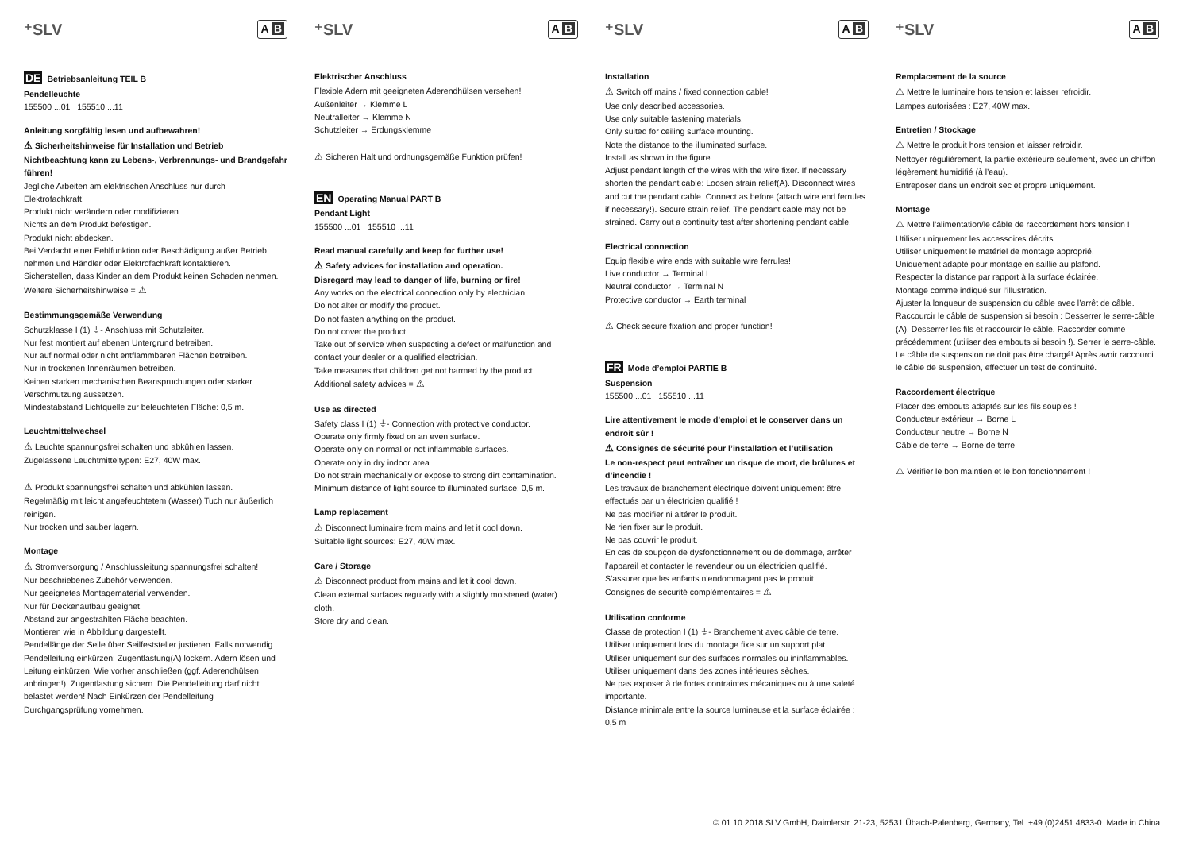⁺SLV A B
DE Betriebsanleitung TEIL B
Pendelleuchte
155500 ...01 155510 ...11
Anleitung sorgfältig lesen und aufbewahren!
⚠ Sicherheitshinweise für Installation und Betrieb
Nichtbeachtung kann zu Lebens-, Verbrennungs- und Brandgefahr führen!
Jegliche Arbeiten am elektrischen Anschluss nur durch Elektrofachkraft!
Produkt nicht verändern oder modifizieren.
Nichts an dem Produkt befestigen.
Produkt nicht abdecken.
Bei Verdacht einer Fehlfunktion oder Beschädigung außer Betrieb nehmen und Händler oder Elektrofachkraft kontaktieren.
Sicherstellen, dass Kinder an dem Produkt keinen Schaden nehmen.
Weitere Sicherheitshinweise = ⚠
Bestimmungsgemäße Verwendung
Schutzklasse I (1) ⏚- Anschluss mit Schutzleiter.
Nur fest montiert auf ebenen Untergrund betreiben.
Nur auf normal oder nicht entflammbaren Flächen betreiben.
Nur in trockenen Innenräumen betreiben.
Keinen starken mechanischen Beanspruchungen oder starker Verschmutzung aussetzen.
Mindestabstand Lichtquelle zur beleuchteten Fläche: 0,5 m.
Leuchtmittelwechsel
⚠ Leuchte spannungsfrei schalten und abkühlen lassen.
Zugelassene Leuchtmitteltypen: E27, 40W max.
⚠ Produkt spannungsfrei schalten und abkühlen lassen.
Regelmäßig mit leicht angefeuchtetem (Wasser) Tuch nur äußerlich reinigen.
Nur trocken und sauber lagern.
Montage
⚠ Stromversorgung / Anschlussleitung spannungsfrei schalten!
Nur beschriebenes Zubehör verwenden.
Nur geeignetes Montagematerial verwenden.
Nur für Deckenaufbau geeignet.
Abstand zur angestrahlten Fläche beachten.
Montieren wie in Abbildung dargestellt.
Pendellänge der Seile über Seilfeststeller justieren. Falls notwendig Pendelleitung einkürzen: Zugentlastung(A) lockern. Adern lösen und Leitung einkürzen. Wie vorher anschließen (ggf. Aderendhülsen anbringen!). Zugentlastung sichern. Die Pendelleitung darf nicht belastet werden! Nach Einkürzen der Pendelleitung Durchgangsprüfung vornehmen.
⁺SLV A B
Elektrischer Anschluss
Flexible Adern mit geeigneten Aderendhülsen versehen!
Außenleiter → Klemme L
Neutralleiter → Klemme N
Schutzleiter → Erdungsklemme
⚠ Sicheren Halt und ordnungsgemäße Funktion prüfen!
EN Operating Manual PART B
Pendant Light
155500 ...01 155510 ...11
Read manual carefully and keep for further use!
⚠ Safety advices for installation and operation.
Disregard may lead to danger of life, burning or fire!
Any works on the electrical connection only by electrician.
Do not alter or modify the product.
Do not fasten anything on the product.
Do not cover the product.
Take out of service when suspecting a defect or malfunction and contact your dealer or a qualified electrician.
Take measures that children get not harmed by the product.
Additional safety advices = ⚠
Use as directed
Safety class I (1) ⏚- Connection with protective conductor.
Operate only firmly fixed on an even surface.
Operate only on normal or not inflammable surfaces.
Operate only in dry indoor area.
Do not strain mechanically or expose to strong dirt contamination.
Minimum distance of light source to illuminated surface: 0,5 m.
Lamp replacement
⚠ Disconnect luminaire from mains and let it cool down.
Suitable light sources: E27, 40W max.
Care / Storage
⚠ Disconnect product from mains and let it cool down.
Clean external surfaces regularly with a slightly moistened (water) cloth.
Store dry and clean.
⁺SLV A B
Installation
⚠ Switch off mains / fixed connection cable!
Use only described accessories.
Use only suitable fastening materials.
Only suited for ceiling surface mounting.
Note the distance to the illuminated surface.
Install as shown in the figure.
Adjust pendant length of the wires with the wire fixer. If necessary shorten the pendant cable: Loosen strain relief(A). Disconnect wires and cut the pendant cable. Connect as before (attach wire end ferrules if necessary!). Secure strain relief. The pendant cable may not be strained. Carry out a continuity test after shortening pendant cable.
Electrical connection
Equip flexible wire ends with suitable wire ferrules!
Live conductor → Terminal L
Neutral conductor → Terminal N
Protective conductor → Earth terminal
⚠ Check secure fixation and proper function!
FR Mode d’emploi PARTIE B
Suspension
155500 ...01 155510 ...11
Lire attentivement le mode d’emploi et le conserver dans un endroit sûr !
⚠ Consignes de sécurité pour l’installation et l’utilisation
Le non-respect peut entraîner un risque de mort, de brûlures et d’incendie !
Les travaux de branchement électrique doivent uniquement être effectués par un électricien qualifié !
Ne pas modifier ni altérer le produit.
Ne rien fixer sur le produit.
Ne pas couvrir le produit.
En cas de soupçon de dysfonctionnement ou de dommage, arrêter l’appareil et contacter le revendeur ou un électricien qualifié.
S’assurer que les enfants n’endommagent pas le produit.
Consignes de sécurité complémentaires = ⚠
Utilisation conforme
Classe de protection I (1) ⏚- Branchement avec câble de terre.
Utiliser uniquement lors du montage fixe sur un support plat.
Utiliser uniquement sur des surfaces normales ou ininflammables.
Utiliser uniquement dans des zones intérieures sèches.
Ne pas exposer à de fortes contraintes mécaniques ou à une saleté importante.
Distance minimale entre la source lumineuse et la surface éclairée : 0,5 m
⁺SLV A B
Remplacement de la source
⚠ Mettre le luminaire hors tension et laisser refroidir.
Lampes autorisées : E27, 40W max.
Entretien / Stockage
⚠ Mettre le produit hors tension et laisser refroidir.
Nettoyer régulièrement, la partie extérieure seulement, avec un chiffon légèrement humidifié (à l’eau).
Entreposer dans un endroit sec et propre uniquement.
Montage
⚠ Mettre l’alimentation/le câble de raccordement hors tension !
Utiliser uniquement les accessoires décrits.
Utiliser uniquement le matériel de montage approprié.
Uniquement adapté pour montage en saillie au plafond.
Respecter la distance par rapport à la surface éclairée.
Montage comme indiqué sur l’illustration.
Ajuster la longueur de suspension du câble avec l’arrêt de câble.
Raccourcir le câble de suspension si besoin : Desserrer le serre-câble (A). Desserrer les fils et raccourcir le câble. Raccorder comme précédemment (utiliser des embouts si besoin !). Serrer le serre-câble. Le câble de suspension ne doit pas être chargé! Après avoir raccourci le câble de suspension, effectuer un test de continuité.
Raccordement électrique
Placer des embouts adaptés sur les fils souples !
Conducteur extérieur → Borne L
Conducteur neutre → Borne N
Câble de terre → Borne de terre
⚠ Vérifier le bon maintien et le bon fonctionnement !
© 01.10.2018 SLV GmbH, Daimlerstr. 21-23, 52531 Übach-Palenberg, Germany, Tel. +49 (0)2451 4833-0. Made in China.